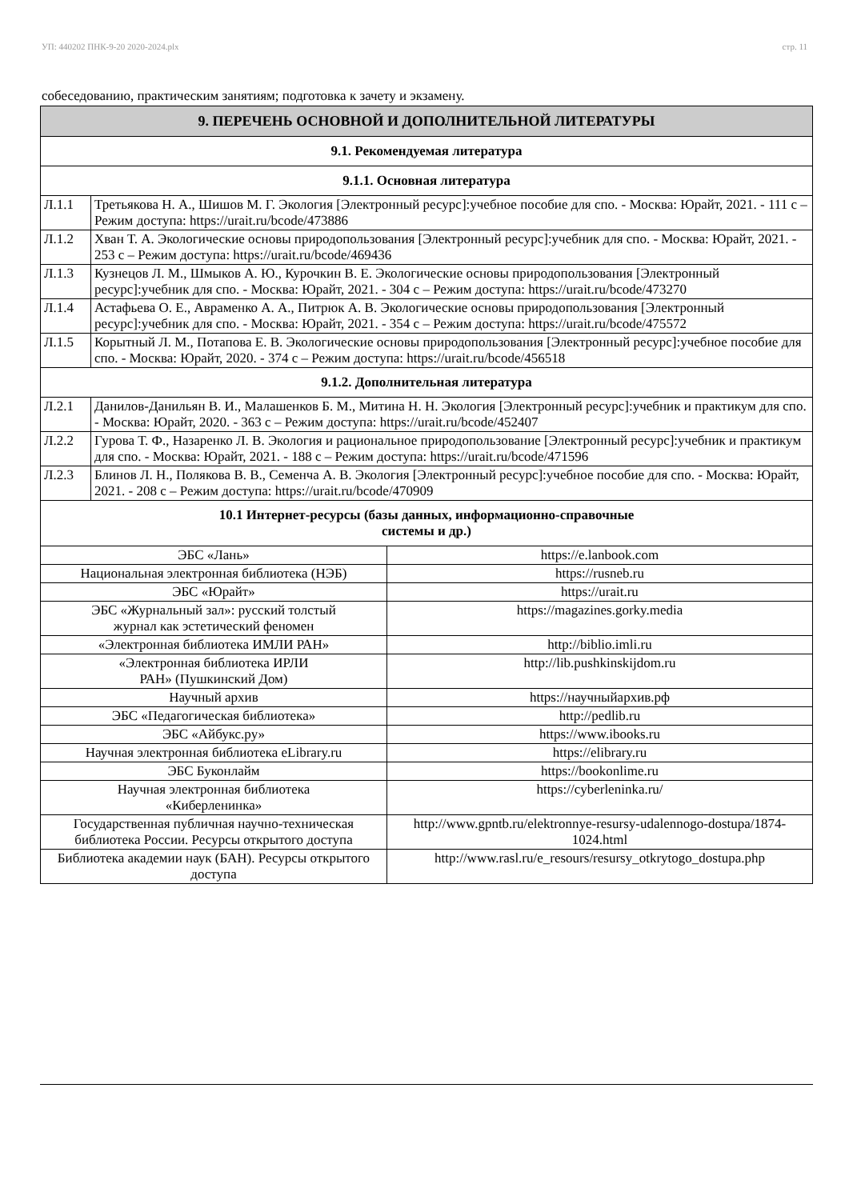УП: 440202 ПНК-9-20 2020-2024.plx стр. 11
собеседованию, практическим занятиям; подготовка к зачету и экзамену.
| 9. ПЕРЕЧЕНЬ ОСНОВНОЙ И ДОПОЛНИТЕЛЬНОЙ ЛИТЕРАТУРЫ | | |
| --- | --- | --- |
| 9.1. Рекомендуемая литература | | |
| 9.1.1. Основная литература | | |
| Л.1.1 | Третьякова Н. А., Шишов М. Г. Экология [Электронный ресурс]:учебное пособие для спо. - Москва: Юрайт, 2021. - 111 с – Режим доступа: https://urait.ru/bcode/473886 | |
| Л.1.2 | Хван Т. А. Экологические основы природопользования [Электронный ресурс]:учебник для спо. - Москва: Юрайт, 2021. - 253 с – Режим доступа: https://urait.ru/bcode/469436 | |
| Л.1.3 | Кузнецов Л. М., Шмыков А. Ю., Курочкин В. Е. Экологические основы природопользования [Электронный ресурс]:учебник для спо. - Москва: Юрайт, 2021. - 304 с – Режим доступа: https://urait.ru/bcode/473270 | |
| Л.1.4 | Астафьева О. Е., Авраменко А. А., Питрюк А. В. Экологические основы природопользования [Электронный ресурс]:учебник для спо. - Москва: Юрайт, 2021. - 354 с – Режим доступа: https://urait.ru/bcode/475572 | |
| Л.1.5 | Корытный Л. М., Потапова Е. В. Экологические основы природопользования [Электронный ресурс]:учебное пособие для спо. - Москва: Юрайт, 2020. - 374 с – Режим доступа: https://urait.ru/bcode/456518 | |
| 9.1.2. Дополнительная литература | | |
| Л.2.1 | Данилов-Данильян В. И., Малашенков Б. М., Митина Н. Н. Экология [Электронный ресурс]:учебник и практикум для спо. - Москва: Юрайт, 2020. - 363 с – Режим доступа: https://urait.ru/bcode/452407 | |
| Л.2.2 | Гурова Т. Ф., Назаренко Л. В. Экология и рациональное природопользование [Электронный ресурс]:учебник и практикум для спо. - Москва: Юрайт, 2021. - 188 с – Режим доступа: https://urait.ru/bcode/471596 | |
| Л.2.3 | Блинов Л. Н., Полякова В. В., Семенча А. В. Экология [Электронный ресурс]:учебное пособие для спо. - Москва: Юрайт, 2021. - 208 с – Режим доступа: https://urait.ru/bcode/470909 | |
| 10.1 Интернет-ресурсы (базы данных, информационно-справочные системы и др.) | | |
| ЭБС «Лань» | | https://e.lanbook.com |
| Национальная электронная библиотека (НЭБ) | | https://rusneb.ru |
| ЭБС «Юрайт» | | https://urait.ru |
| ЭБС «Журнальный зал»: русский толстый журнал как эстетический феномен | | https://magazines.gorky.media |
| «Электронная библиотека ИМЛИ РАН» | | http://biblio.imli.ru |
| «Электронная библиотека ИРЛИ РАН» (Пушкинский Дом) | | http://lib.pushkinskijdom.ru |
| Научный архив | | https://научныйархив.рф |
| ЭБС «Педагогическая библиотека» | | http://pedlib.ru |
| ЭБС «Айбукс.ру» | | https://www.ibooks.ru |
| Научная электронная библиотека eLibrary.ru | | https://elibrary.ru |
| ЭБС Буконлайм | | https://bookonlime.ru |
| Научная электронная библиотека «Киберленинка» | | https://cyberleninka.ru/ |
| Государственная публичная научно-техническая библиотека России. Ресурсы открытого доступа | | http://www.gpntb.ru/elektronnye-resursy-udalennogo-dostupa/1874-1024.html |
| Библиотека академии наук (БАН). Ресурсы открытого доступа | | http://www.rasl.ru/e_resours/resursy_otkrytogo_dostupa.php |